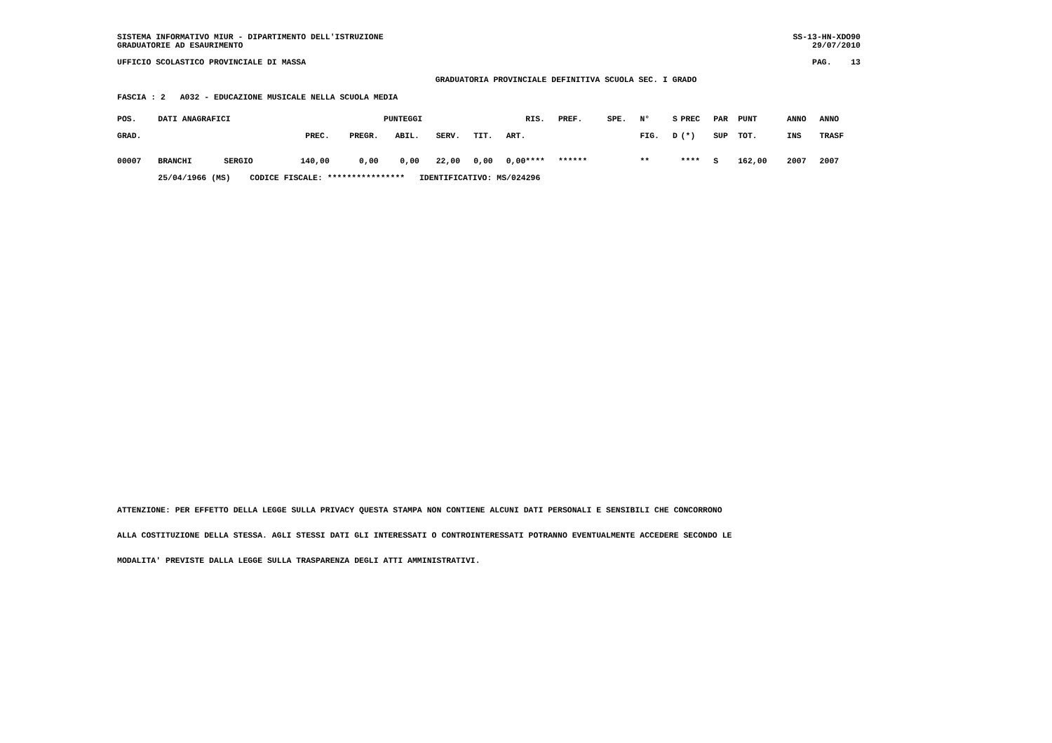SISTEMA INFORMATIVO MIUR - DIPARTIMENTO DELL'ISTRUZIONE
SS-13-HN-XDO90
GRADUATORIE AD ESAURIMENTO
29/07/2010
UFFICIO SCOLASTICO PROVINCIALE DI MASSA
PAG. 13
GRADUATORIA PROVINCIALE DEFINITIVA SCUOLA SEC. I GRADO
FASCIA : 2 A032 - EDUCAZIONE MUSICALE NELLA SCUOLA MEDIA
| POS. | DATI ANAGRAFICI | | PUNTEGGI | | | | | | RIS. | PREF. | SPE. | N° | S | PREC | PAR | PUNT | ANNO | ANNO |
| --- | --- | --- | --- | --- | --- | --- | --- | --- | --- | --- | --- | --- | --- | --- | --- | --- | --- | --- |
| GRAD. | | | PREC. | PREGR. | ABIL. | SERV. | TIT. | ART. | | | | FIG. | D | (*) | SUP | TOT. | INS | TRASF |
| 00007 | BRANCHI | SERGIO | 140,00 | 0,00 | 0,00 | 22,00 | 0,00 | 0,00 | **** | ****** | | ** | | **** | S | 162,00 | 2007 | 2007 |
| | 25/04/1966 (MS) CODICE FISCALE: **************** IDENTIFICATIVO: MS/024296 | | | | | | | | | | | | | | | | | |
ATTENZIONE: PER EFFETTO DELLA LEGGE SULLA PRIVACY QUESTA STAMPA NON CONTIENE ALCUNI DATI PERSONALI E SENSIBILI CHE CONCORRONO
ALLA COSTITUZIONE DELLA STESSA. AGLI STESSI DATI GLI INTERESSATI O CONTROINTERESSATI POTRANNO EVENTUALMENTE ACCEDERE SECONDO LE
MODALITA' PREVISTE DALLA LEGGE SULLA TRASPARENZA DEGLI ATTI AMMINISTRATIVI.